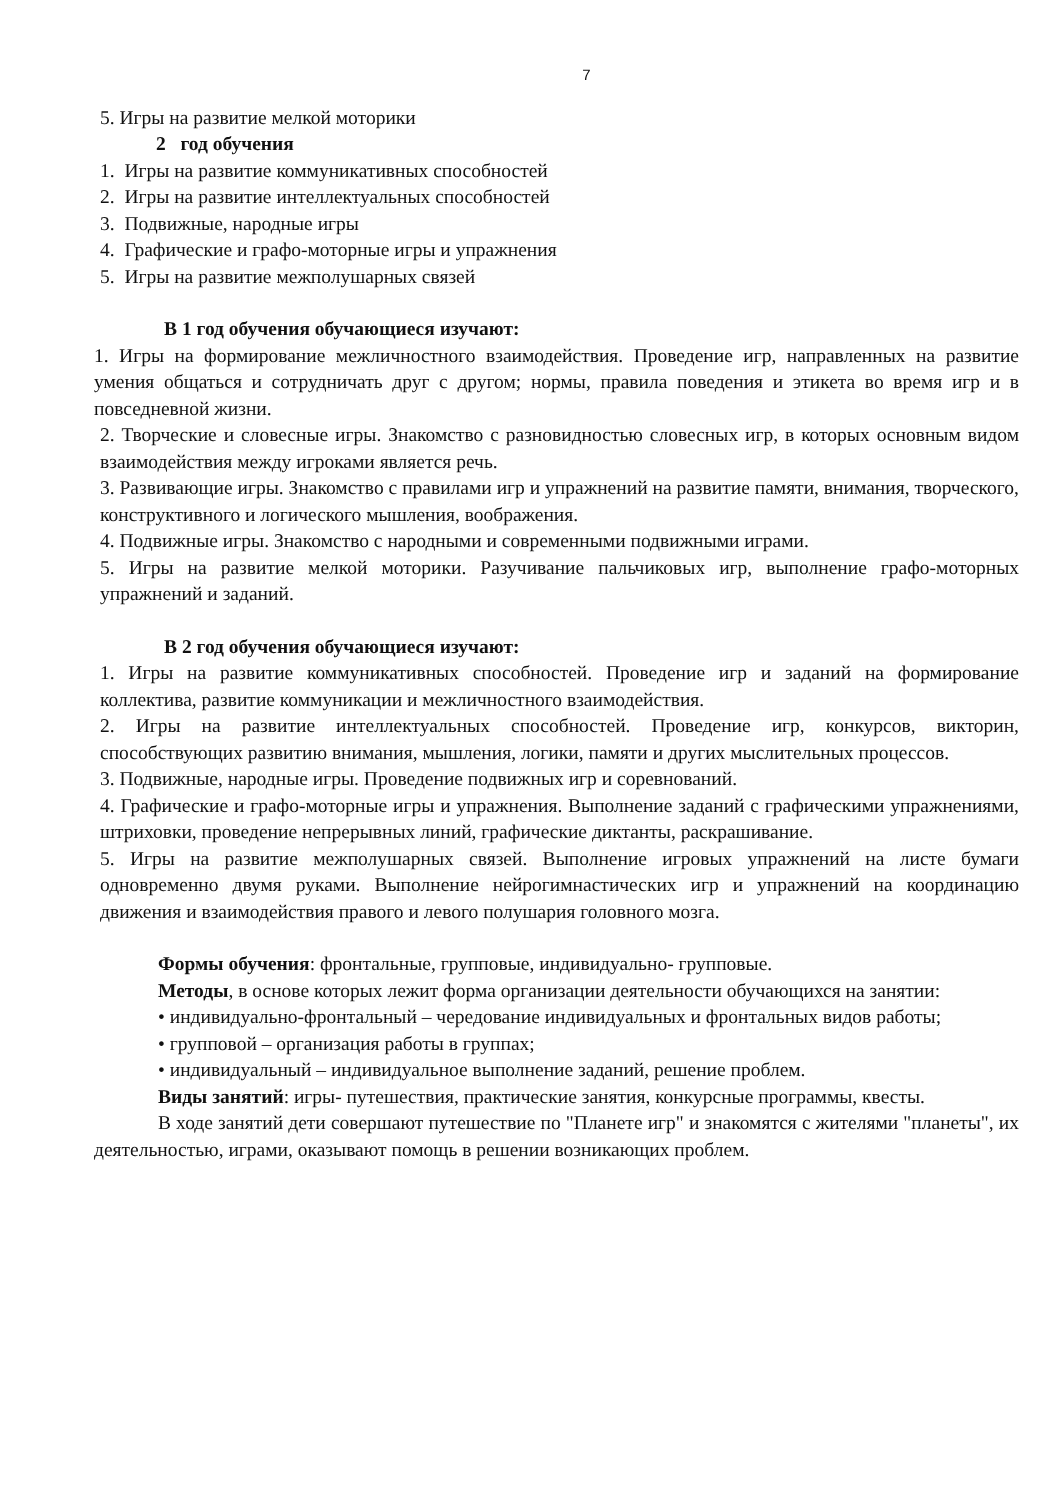7
5. Игры на развитие мелкой моторики
2 год обучения
1. Игры на развитие коммуникативных способностей
2. Игры на развитие интеллектуальных способностей
3. Подвижные, народные игры
4. Графические и графо-моторные игры и упражнения
5. Игры на развитие межполушарных связей
В 1 год обучения обучающиеся изучают:
1. Игры на формирование межличностного взаимодействия. Проведение игр, направленных на развитие умения общаться и сотрудничать друг с другом; нормы, правила поведения и этикета во время игр и в повседневной жизни.
2. Творческие и словесные игры. Знакомство с разновидностью словесных игр, в которых основным видом взаимодействия между игроками является речь.
3. Развивающие игры. Знакомство с правилами игр и упражнений на развитие памяти, внимания, творческого, конструктивного и логического мышления, воображения.
4. Подвижные игры. Знакомство с народными и современными подвижными играми.
5. Игры на развитие мелкой моторики. Разучивание пальчиковых игр, выполнение графо-моторных упражнений и заданий.
В 2 год обучения обучающиеся изучают:
1. Игры на развитие коммуникативных способностей. Проведение игр и заданий на формирование коллектива, развитие коммуникации и межличностного взаимодействия.
2. Игры на развитие интеллектуальных способностей. Проведение игр, конкурсов, викторин, способствующих развитию внимания, мышления, логики, памяти и других мыслительных процессов.
3. Подвижные, народные игры. Проведение подвижных игр и соревнований.
4. Графические и графо-моторные игры и упражнения. Выполнение заданий с графическими упражнениями, штриховки, проведение непрерывных линий, графические диктанты, раскрашивание.
5. Игры на развитие межполушарных связей. Выполнение игровых упражнений на листе бумаги одновременно двумя руками. Выполнение нейрогимнастических игр и упражнений на координацию движения и взаимодействия правого и левого полушария головного мозга.
Формы обучения: фронтальные, групповые, индивидуально- групповые.
Методы, в основе которых лежит форма организации деятельности обучающихся на занятии:
• индивидуально-фронтальный – чередование индивидуальных и фронтальных видов работы;
• групповой – организация работы в группах;
• индивидуальный – индивидуальное выполнение заданий, решение проблем.
Виды занятий: игры- путешествия, практические занятия, конкурсные программы, квесты.
В ходе занятий дети совершают путешествие по "Планете игр" и знакомятся с жителями "планеты", их деятельностью, играми, оказывают помощь в решении возникающих проблем.